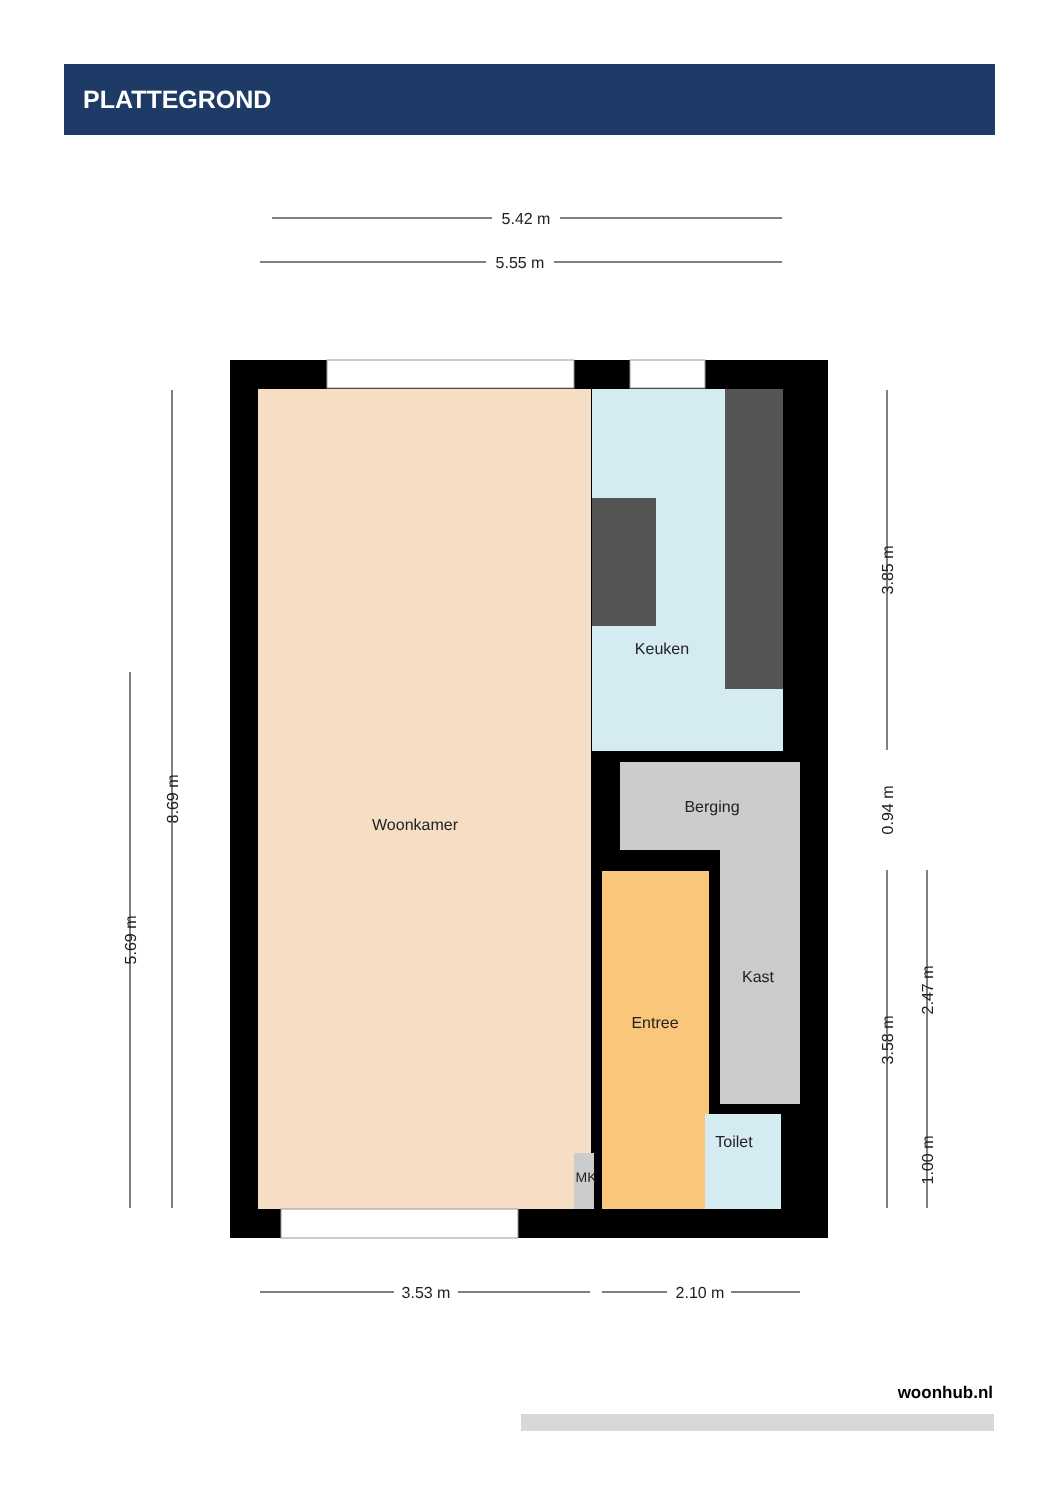PLATTEGROND
Woonkamer
Keuken
Berging
Kast
Entree
Toilet
MK
5.42 m
5.55 m
3.53 m
2.10 m
8.69 m
5.69 m
3.85 m
0.94 m
3.58 m
2.47 m
1.00 m
woonhub.nl